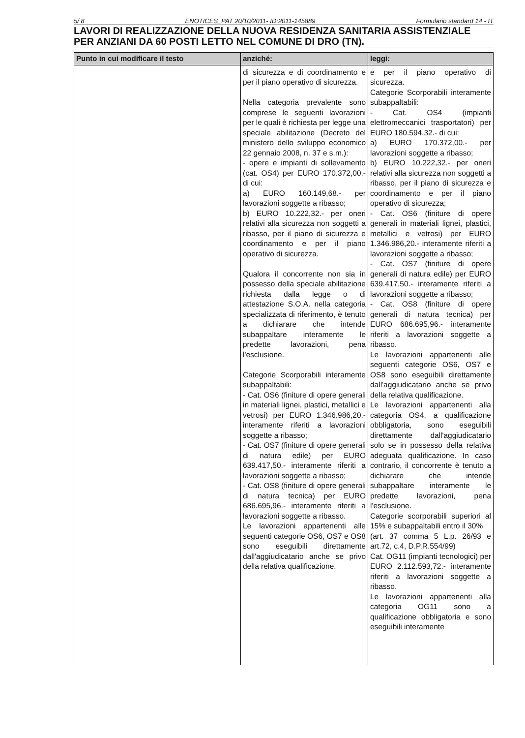5/ 8 ENOTICES_PAT 20/10/2011- ID:2011-145889 Formulario standard 14 - IT
LAVORI DI REALIZZAZIONE DELLA NUOVA RESIDENZA SANITARIA ASSISTENZIALE PER ANZIANI DA 60 POSTI LETTO NEL COMUNE DI DRO (TN).
| Punto in cui modificare il testo | anziché: | leggi: |
| --- | --- | --- |
| | di sicurezza e di coordinamento e per il piano operativo di sicurezza. Nella categoria prevalente sono comprese le seguenti lavorazioni per le quali è richiesta per legge una speciale abilitazione (Decreto del ministero dello sviluppo economico 22 gennaio 2008, n. 37 e s.m.): - opere e impianti di sollevamento (cat. OS4) per EURO 170.372,00.- di cui: a) EURO 160.149,68.- per lavorazioni soggette a ribasso; b) EURO 10.222,32.- per oneri relativi alla sicurezza non soggetti a ribasso, per il piano di sicurezza e coordinamento e per il piano operativo di sicurezza. Qualora il concorrente non sia in possesso della speciale abilitazione richiesta dalla legge o di attestazione S.O.A. nella categoria specializzata di riferimento, è tenuto a dichiarare che intende subappaltare interamente le predette lavorazioni, pena l'esclusione. Categorie Scorporabili interamente subappaltabili: - Cat. OS6 (finiture di opere generali in materiali lignei, plastici, metallici e vetrosi) per EURO 1.346.986,20.- interamente riferiti a lavorazioni soggette a ribasso; - Cat. OS7 (finiture di opere generali di natura edile) per EURO 639.417,50.- interamente riferiti a lavorazioni soggette a ribasso; - Cat. OS8 (finiture di opere generali di natura tecnica) per EURO 686.695,96.- interamente riferiti a lavorazioni soggette a ribasso. Le lavorazioni appartenenti alle seguenti categorie OS6, OS7 e OS8 sono eseguibili direttamente dall'aggiudicatario anche se privo della relativa qualificazione. | e per il piano operativo di sicurezza. Categorie Scorporabili interamente subappaltabili: - Cat. OS4 (impianti elettromeccanici trasportatori) per EURO 180.594,32.- di cui: a) EURO 170.372,00.- per lavorazioni soggette a ribasso; b) EURO 10.222,32.- per oneri relativi alla sicurezza non soggetti a ribasso, per il piano di sicurezza e coordinamento e per il piano operativo di sicurezza; - Cat. OS6 (finiture di opere generali in materiali lignei, plastici, metallici e vetrosi) per EURO 1.346.986,20.- interamente riferiti a lavorazioni soggette a ribasso; - Cat. OS7 (finiture di opere generali di natura edile) per EURO 639.417,50.- interamente riferiti a lavorazioni soggette a ribasso; - Cat. OS8 (finiture di opere generali di natura tecnica) per EURO 686.695,96.- interamente riferiti a lavorazioni soggette a ribasso. Le lavorazioni appartenenti alle seguenti categorie OS6, OS7 e OS8 sono eseguibili direttamente dall'aggiudicatario anche se privo della relativa qualificazione. Le lavorazioni appartenenti alla categoria OS4, a qualificazione obbligatoria, sono eseguibili direttamente dall'aggiudicatario solo se in possesso della relativa adeguata qualificazione. In caso contrario, il concorrente è tenuto a dichiarare che intende subappaltare interamente le predette lavorazioni, pena l'esclusione. Categorie scorporabili superiori al 15% e subappaltabili entro il 30% (art. 37 comma 5 L.p. 26/93 e art.72, c.4, D.P.R.554/99) Cat. OG11 (impianti tecnologici) per EURO 2.112.593,72.- interamente riferiti a lavorazioni soggette a ribasso. Le lavorazioni appartenenti alla categoria OG11 sono a qualificazione obbligatoria e sono eseguibili interamente |